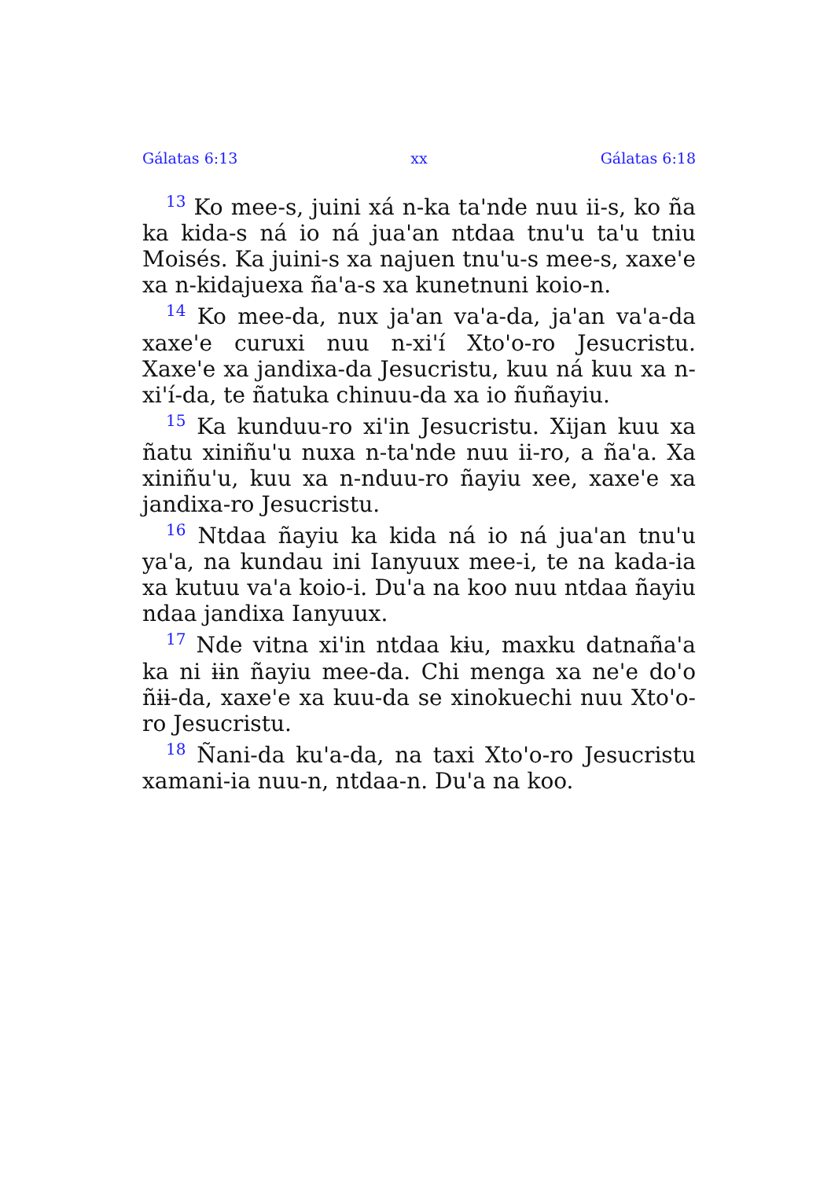Gálatas 6:13 xx Gálatas 6:18
<sup>13</sup> Ko mee-s, juini xá n-ka ta'nde nuu ii-s, ko ña ka kida-s ná io ná jua'an ntdaa tnu'u ta'u tniu Moisés. Ka juini-s xa najuen tnu'u-s mee-s, xaxe'e xa n-kidajuexa ña'a-s xa kunetnuni koio-n.
<sup>14</sup> Ko mee-da, nux ja'an va'a-da, ja'an va'a-da xaxe'e curuxi nuu n-xi'í Xto'o-ro Jesucristu. Xaxe'e xa jandixa-da Jesucristu, kuu ná kuu xa n-xi'í-da, te ñatuka chinuu-da xa io ñuñayiu.
<sup>15</sup> Ka kunduu-ro xi'in Jesucristu. Xijan kuu xa ñatu xiniñu'u nuxa n-ta'nde nuu ii-ro, a ña'a. Xa xiniñu'u, kuu xa n-nduu-ro ñayiu xee, xaxe'e xa jandixa-ro Jesucristu.
<sup>16</sup> Ntdaa ñayiu ka kida ná io ná jua'an tnu'u ya'a, na kundau ini Ianyuux mee-i, te na kada-ia xa kutuu va'a koio-i. Du'a na koo nuu ntdaa ñayiu ndaa jandixa Ianyuux.
<sup>17</sup> Nde vitna xi'in ntdaa kɨu, maxku datnaña'a ka ni ɨɨn ñayiu mee-da. Chi menga xa ne'e do'o ñɨɨ-da, xaxe'e xa kuu-da se xinokuechi nuu Xto'o-ro Jesucristu.
<sup>18</sup> Ñani-da ku'a-da, na taxi Xto'o-ro Jesucristu xamani-ia nuu-n, ntdaa-n. Du'a na koo.